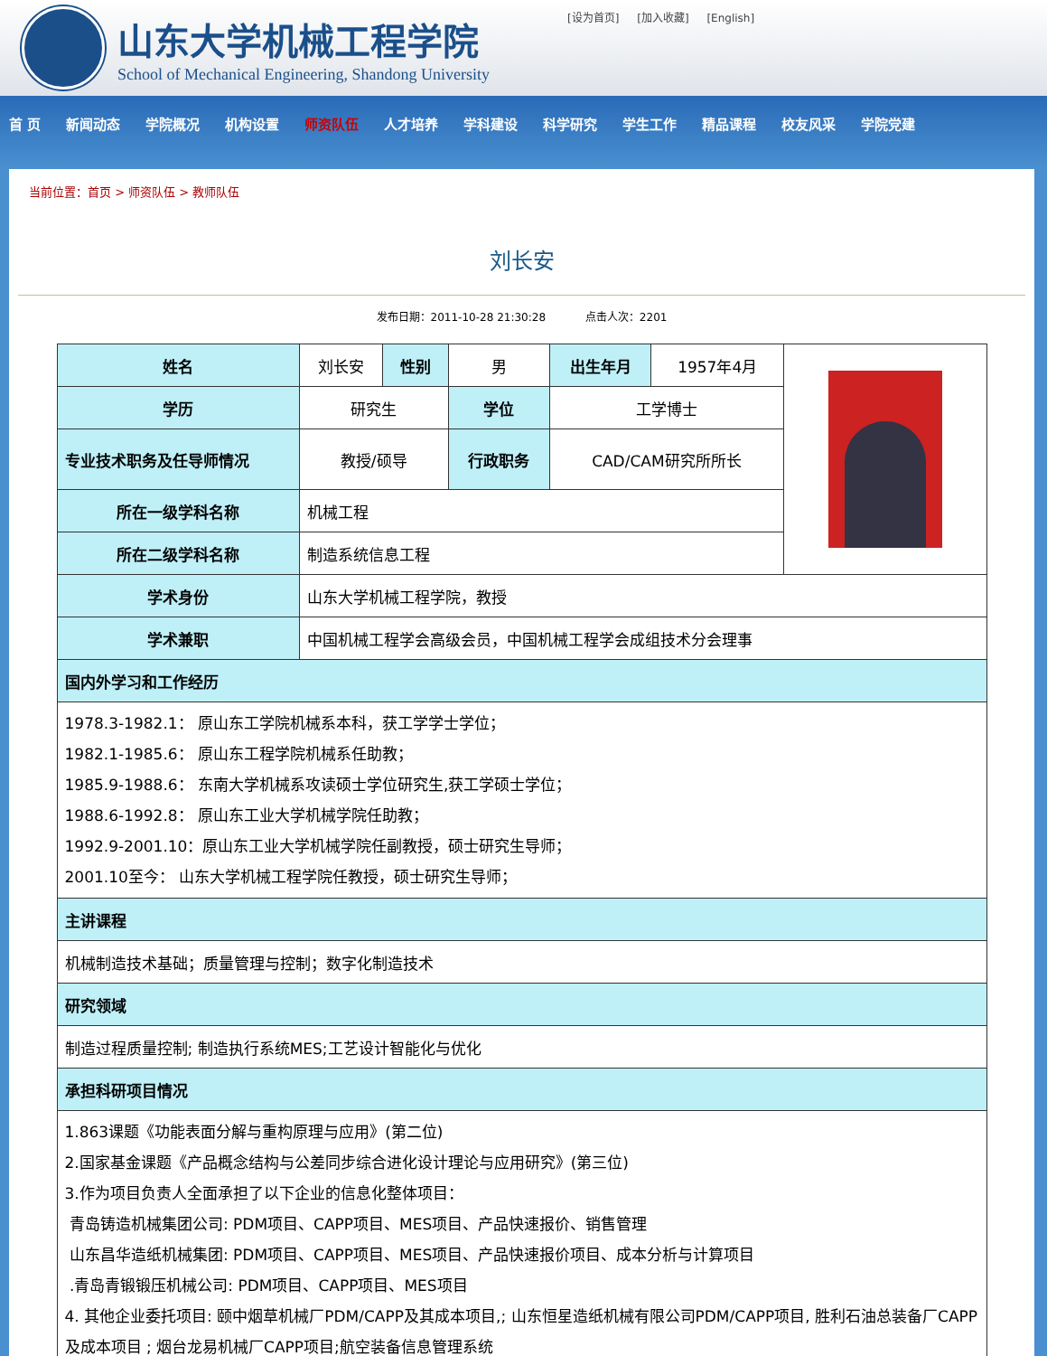山东大学机械工程学院
School of Mechanical Engineering, Shandong University
[设为首页] [加入收藏] [English]
首 页 新闻动态 学院概况 机构设置 师资队伍 人才培养 学科建设 科学研究 学生工作 精品课程 校友风采 学院党建
当前位置：首页 > 师资队伍 > 教师队伍
刘长安
发布日期：2011-10-28 21:30:28 点击人次：2201
| 姓名 | 刘长安 | 性别 | 男 | 出生年月 | 1957年4月 | |
| 学历 | 研究生 | | 学位 | 工学博士 | | |
| 专业技术职务及任导师情况 | 教授/硕导 | | 行政职务 | CAD/CAM研究所所长 | | |
| 所在一级学科名称 | 机械工程 | | | | | |
| 所在二级学科名称 | 制造系统信息工程 | | | | | |
| 学术身份 | 山东大学机械工程学院，教授 | | | | | |
| 学术兼职 | 中国机械工程学会高级会员，中国机械工程学会成组技术分会理事 | | | | | |
| 国内外学习和工作经历 | | | | | | |
| 1978.3-1982.1： 原山东工学院机械系本科，获工学学士学位； 1982.1-1985.6： 原山东工程学院机械系任助教； 1985.9-1988.6： 东南大学机械系攻读硕士学位研究生,获工学硕士学位； 1988.6-1992.8： 原山东工业大学机械学院任助教； 1992.9-2001.10：原山东工业大学机械学院任副教授，硕士研究生导师； 2001.10至今： 山东大学机械工程学院任教授，硕士研究生导师； | | | | | | |
| 主讲课程 | | | | | | |
| 机械制造技术基础；质量管理与控制；数字化制造技术 | | | | | | |
| 研究领域 | | | | | | |
| 制造过程质量控制; 制造执行系统MES;工艺设计智能化与优化 | | | | | | |
| 承担科研项目情况 | | | | | | |
| 1.863课题《功能表面分解与重构原理与应用》(第二位) 2.国家基金课题《产品概念结构与公差同步综合进化设计理论与应用研究》(第三位) 3.作为项目负责人全面承担了以下企业的信息化整体项目： 青岛铸造机械集团公司: PDM项目、CAPP项目、MES项目、产品快速报价、销售管理 山东昌华造纸机械集团: PDM项目、CAPP项目、MES项目、产品快速报价项目、成本分析与计算项目 .青岛青锻锻压机械公司: PDM项目、CAPP项目、MES项目 4. 其他企业委托项目: 颐中烟草机械厂PDM/CAPP及其成本项目,; 山东恒星造纸机械有限公司PDM/CAPP项目, 胜利石油总装备厂CAPP及成本项目 ; 烟台龙易机械厂CAPP项目;航空装备信息管理系统 | | | | | | |